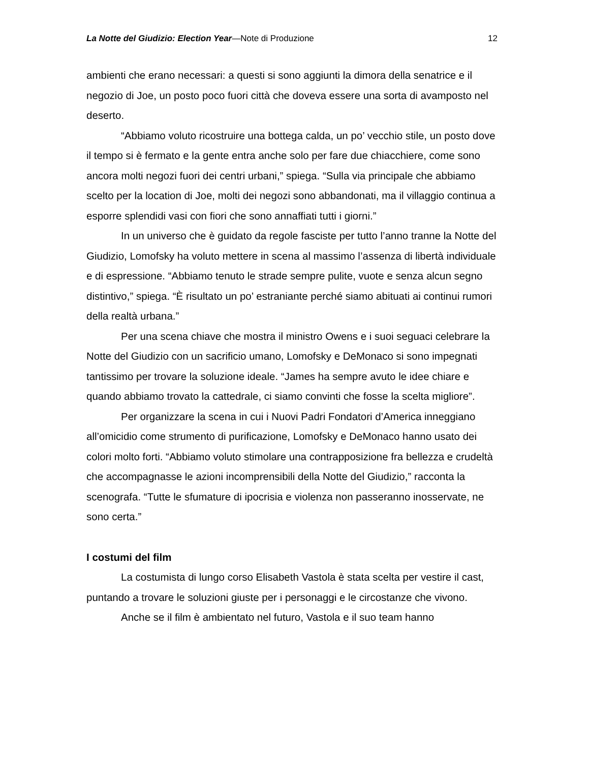La Notte del Giudizio: Election Year—Note di Produzione 12
ambienti che erano necessari: a questi si sono aggiunti la dimora della senatrice e il negozio di Joe, un posto poco fuori città che doveva essere una sorta di avamposto nel deserto.
“Abbiamo voluto ricostruire una bottega calda, un po’ vecchio stile, un posto dove il tempo si è fermato e la gente entra anche solo per fare due chiacchiere, come sono ancora molti negozi fuori dei centri urbani,” spiega. “Sulla via principale che abbiamo scelto per la location di Joe, molti dei negozi sono abbandonati, ma il villaggio continua a esporre splendidi vasi con fiori che sono annaffiati tutti i giorni.”
In un universo che è guidato da regole fasciste per tutto l’anno tranne la Notte del Giudizio, Lomofsky ha voluto mettere in scena al massimo l’assenza di libertà individuale e di espressione. “Abbiamo tenuto le strade sempre pulite, vuote e senza alcun segno distintivo,” spiega. “È risultato un po’ estraniante perché siamo abituati ai continui rumori della realtà urbana.”
Per una scena chiave che mostra il ministro Owens e i suoi seguaci celebrare la Notte del Giudizio con un sacrificio umano, Lomofsky e DeMonaco si sono impegnati tantissimo per trovare la soluzione ideale. “James ha sempre avuto le idee chiare e quando abbiamo trovato la cattedrale, ci siamo convinti che fosse la scelta migliore”.
Per organizzare la scena in cui i Nuovi Padri Fondatori d’America inneggiano all’omicidio come strumento di purificazione, Lomofsky e DeMonaco hanno usato dei colori molto forti. “Abbiamo voluto stimolare una contrapposizione fra bellezza e crudeltà che accompagnasse le azioni incomprensibili della Notte del Giudizio,” racconta la scenografa. “Tutte le sfumature di ipocrisia e violenza non passeranno inosservate, ne sono certa.”
I costumi del film
La costumista di lungo corso Elisabeth Vastola è stata scelta per vestire il cast, puntando a trovare le soluzioni giuste per i personaggi e le circostanze che vivono.
Anche se il film è ambientato nel futuro, Vastola e il suo team hanno